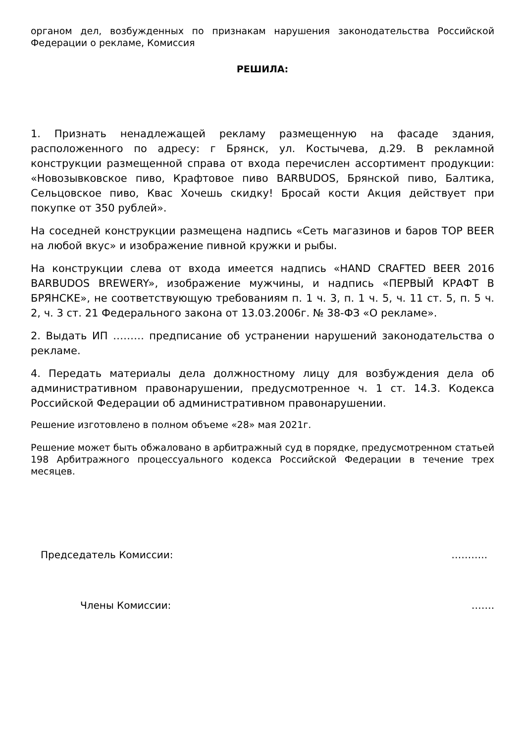органом дел, возбужденных по признакам нарушения законодательства Российской Федерации о рекламе, Комиссия
РЕШИЛА:
1. Признать ненадлежащей рекламу размещенную на фасаде здания, расположенного по адресу: г Брянск, ул. Костычева, д.29. В рекламной конструкции размещенной справа от входа перечислен ассортимент продукции: «Новозывковское пиво, Крафтовое пиво BARBUDOS, Брянской пиво, Балтика, Сельцовское пиво, Квас Хочешь скидку! Бросай кости Акция действует при покупке от 350 рублей».
На соседней конструкции размещена надпись «Сеть магазинов и баров TOP BEER на любой вкус» и изображение пивной кружки и рыбы.
На конструкции слева от входа имеется надпись «HAND CRAFTED BEER 2016 BARBUDOS BREWERY», изображение мужчины, и надпись «ПЕРВЫЙ КРАФТ В БРЯНСКЕ», не соответствующую требованиям п. 1 ч. 3, п. 1 ч. 5, ч. 11 ст. 5, п. 5 ч. 2, ч. 3 ст. 21 Федерального закона от 13.03.2006г. № 38-ФЗ «О рекламе».
2. Выдать ИП ……… предписание об устранении нарушений законодательства о рекламе.
4. Передать материалы дела должностному лицу для возбуждения дела об административном правонарушении, предусмотренное ч. 1 ст. 14.3. Кодекса Российской Федерации об административном правонарушении.
Решение изготовлено в полном объеме «28» мая 2021г.
Решение может быть обжаловано в арбитражный суд в порядке, предусмотренном статьей 198 Арбитражного процессуального кодекса Российской Федерации в течение трех месяцев.
Председатель Комиссии: ………..
Члены Комиссии: …….